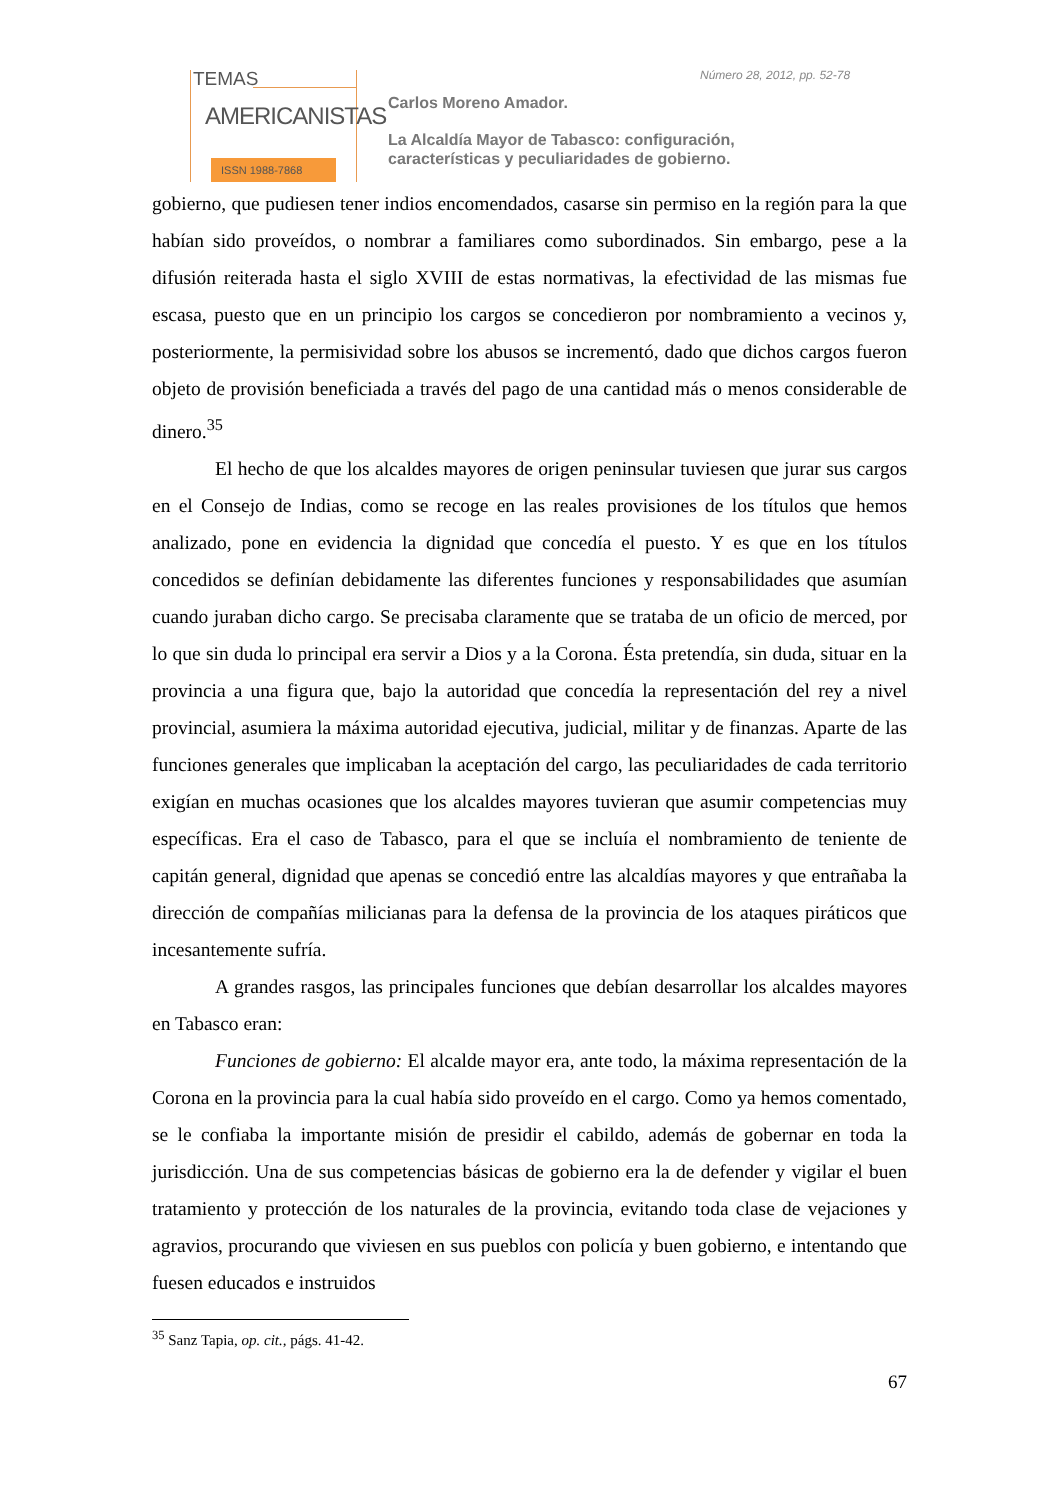TEMAS
AMERICANISTAS
ISSN 1988-7868
Número 28, 2012, pp. 52-78
Carlos Moreno Amador.
La Alcaldía Mayor de Tabasco: configuración,
características y peculiaridades de gobierno.
gobierno, que pudiesen tener indios encomendados, casarse sin permiso en la región para la que habían sido proveídos, o nombrar a familiares como subordinados. Sin embargo, pese a la difusión reiterada hasta el siglo XVIII de estas normativas, la efectividad de las mismas fue escasa, puesto que en un principio los cargos se concedieron por nombramiento a vecinos y, posteriormente, la permisividad sobre los abusos se incrementó, dado que dichos cargos fueron objeto de provisión beneficiada a través del pago de una cantidad más o menos considerable de dinero.<sup>35</sup>
El hecho de que los alcaldes mayores de origen peninsular tuviesen que jurar sus cargos en el Consejo de Indias, como se recoge en las reales provisiones de los títulos que hemos analizado, pone en evidencia la dignidad que concedía el puesto. Y es que en los títulos concedidos se definían debidamente las diferentes funciones y responsabilidades que asumían cuando juraban dicho cargo. Se precisaba claramente que se trataba de un oficio de merced, por lo que sin duda lo principal era servir a Dios y a la Corona. Ésta pretendía, sin duda, situar en la provincia a una figura que, bajo la autoridad que concedía la representación del rey a nivel provincial, asumiera la máxima autoridad ejecutiva, judicial, militar y de finanzas. Aparte de las funciones generales que implicaban la aceptación del cargo, las peculiaridades de cada territorio exigían en muchas ocasiones que los alcaldes mayores tuvieran que asumir competencias muy específicas. Era el caso de Tabasco, para el que se incluía el nombramiento de teniente de capitán general, dignidad que apenas se concedió entre las alcaldías mayores y que entrañaba la dirección de compañías milicianas para la defensa de la provincia de los ataques piráticos que incesantemente sufría.
A grandes rasgos, las principales funciones que debían desarrollar los alcaldes mayores en Tabasco eran:
Funciones de gobierno: El alcalde mayor era, ante todo, la máxima representación de la Corona en la provincia para la cual había sido proveído en el cargo. Como ya hemos comentado, se le confiaba la importante misión de presidir el cabildo, además de gobernar en toda la jurisdicción. Una de sus competencias básicas de gobierno era la de defender y vigilar el buen tratamiento y protección de los naturales de la provincia, evitando toda clase de vejaciones y agravios, procurando que viviesen en sus pueblos con policía y buen gobierno, e intentando que fuesen educados e instruidos
<sup>35</sup> Sanz Tapia, op. cit., págs. 41-42.
67